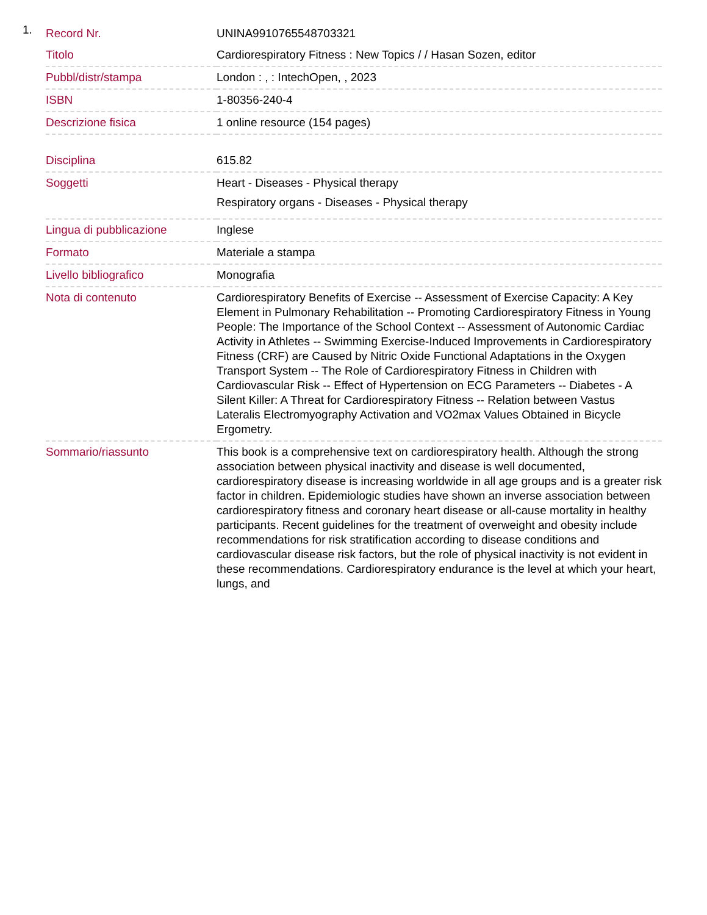1.
| Record Nr. | UNINA9910765548703321 |
| Titolo | Cardiorespiratory Fitness : New Topics / / Hasan Sozen, editor |
| Pubbl/distr/stampa | London : , : IntechOpen, , 2023 |
| ISBN | 1-80356-240-4 |
| Descrizione fisica | 1 online resource (154 pages) |
| Disciplina | 615.82 |
| Soggetti | Heart - Diseases - Physical therapy Respiratory organs - Diseases - Physical therapy |
| Lingua di pubblicazione | Inglese |
| Formato | Materiale a stampa |
| Livello bibliografico | Monografia |
| Nota di contenuto | Cardiorespiratory Benefits of Exercise -- Assessment of Exercise Capacity: A Key Element in Pulmonary Rehabilitation -- Promoting Cardiorespiratory Fitness in Young People: The Importance of the School Context -- Assessment of Autonomic Cardiac Activity in Athletes -- Swimming Exercise-Induced Improvements in Cardiorespiratory Fitness (CRF) are Caused by Nitric Oxide Functional Adaptations in the Oxygen Transport System -- The Role of Cardiorespiratory Fitness in Children with Cardiovascular Risk -- Effect of Hypertension on ECG Parameters -- Diabetes - A Silent Killer: A Threat for Cardiorespiratory Fitness -- Relation between Vastus Lateralis Electromyography Activation and VO2max Values Obtained in Bicycle Ergometry. |
| Sommario/riassunto | This book is a comprehensive text on cardiorespiratory health. Although the strong association between physical inactivity and disease is well documented, cardiorespiratory disease is increasing worldwide in all age groups and is a greater risk factor in children. Epidemiologic studies have shown an inverse association between cardiorespiratory fitness and coronary heart disease or all-cause mortality in healthy participants. Recent guidelines for the treatment of overweight and obesity include recommendations for risk stratification according to disease conditions and cardiovascular disease risk factors, but the role of physical inactivity is not evident in these recommendations. Cardiorespiratory endurance is the level at which your heart, lungs, and |